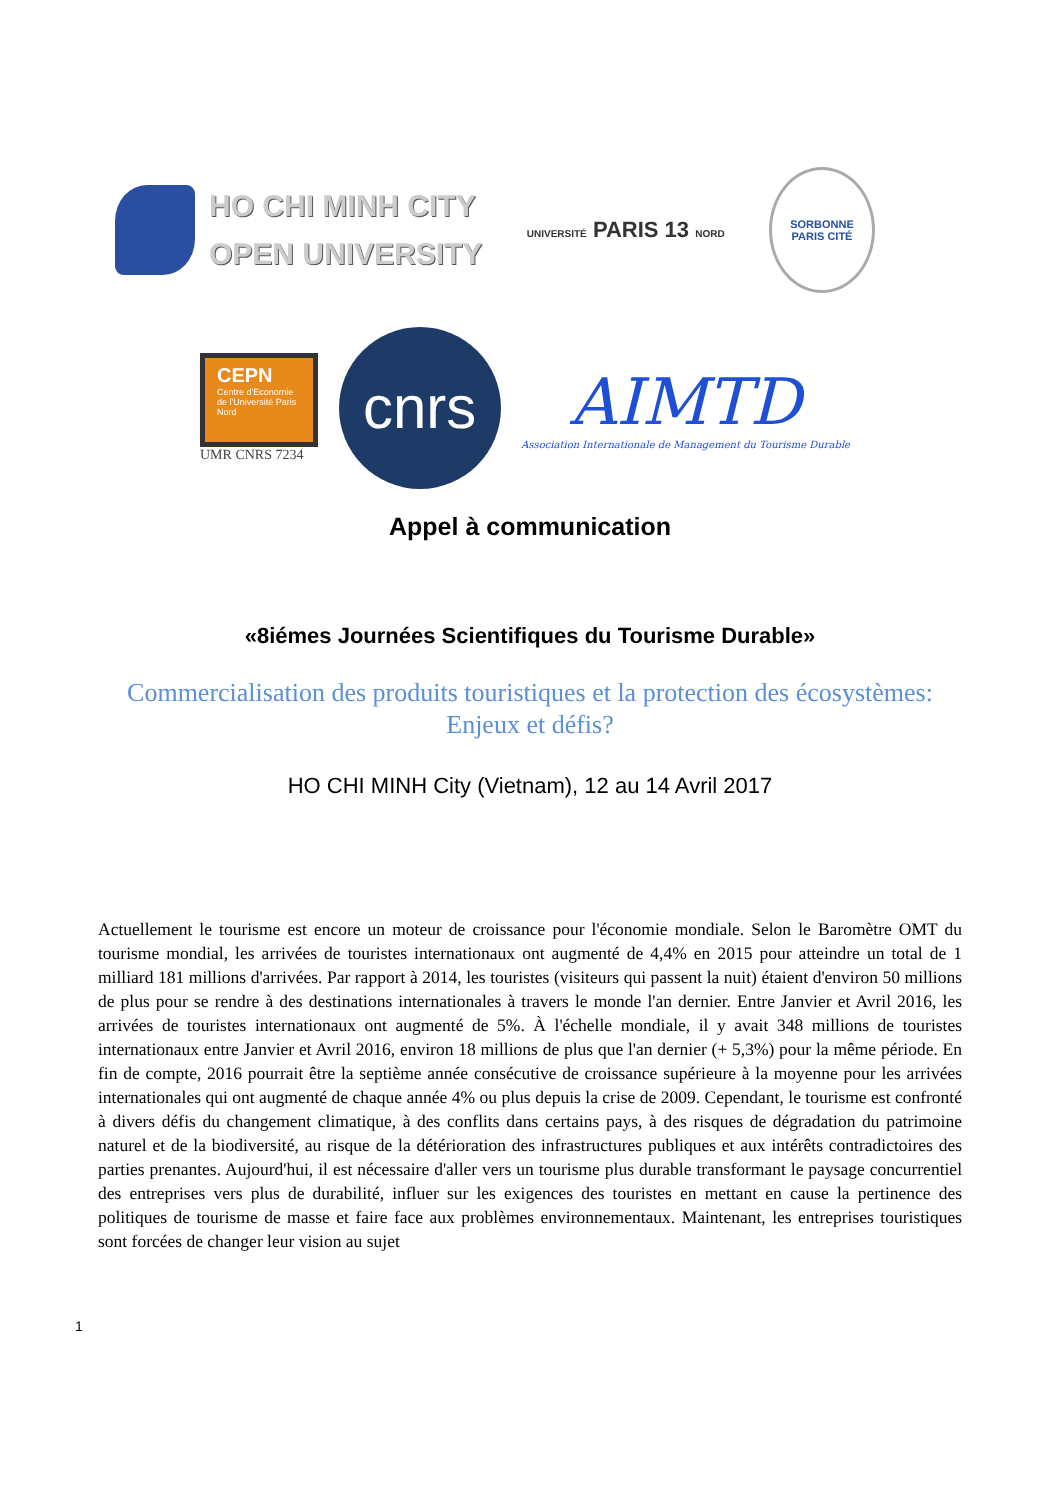HO CHI MINH CITY
OPEN UNIVERSITY
UNIVERSITÉ PARIS 13 NORD
SORBONNE
PARIS CITÉ
CEPN
Centre d'Economie de l'Université Paris Nord
UMR CNRS 7234
cnrs
AIMTD
Association Internationale de Management du Tourisme Durable
Appel à communication
«8iémes Journées Scientifiques du Tourisme Durable»
Commercialisation des produits touristiques et la protection des écosystèmes: Enjeux et défis?
HO CHI MINH City (Vietnam), 12 au 14 Avril 2017
Actuellement le tourisme est encore un moteur de croissance pour l'économie mondiale. Selon le Baromètre OMT du tourisme mondial, les arrivées de touristes internationaux ont augmenté de 4,4% en 2015 pour atteindre un total de 1 milliard 181 millions d'arrivées. Par rapport à 2014, les touristes (visiteurs qui passent la nuit) étaient d'environ 50 millions de plus pour se rendre à des destinations internationales à travers le monde l'an dernier. Entre Janvier et Avril 2016, les arrivées de touristes internationaux ont augmenté de 5%. À l'échelle mondiale, il y avait 348 millions de touristes internationaux entre Janvier et Avril 2016, environ 18 millions de plus que l'an dernier (+ 5,3%) pour la même période. En fin de compte, 2016 pourrait être la septième année consécutive de croissance supérieure à la moyenne pour les arrivées internationales qui ont augmenté de chaque année 4% ou plus depuis la crise de 2009. Cependant, le tourisme est confronté à divers défis du changement climatique, à des conflits dans certains pays, à des risques de dégradation du patrimoine naturel et de la biodiversité, au risque de la détérioration des infrastructures publiques et aux intérêts contradictoires des parties prenantes. Aujourd'hui, il est nécessaire d'aller vers un tourisme plus durable transformant le paysage concurrentiel des entreprises vers plus de durabilité, influer sur les exigences des touristes en mettant en cause la pertinence des politiques de tourisme de masse et faire face aux problèmes environnementaux. Maintenant, les entreprises touristiques sont forcées de changer leur vision au sujet
1